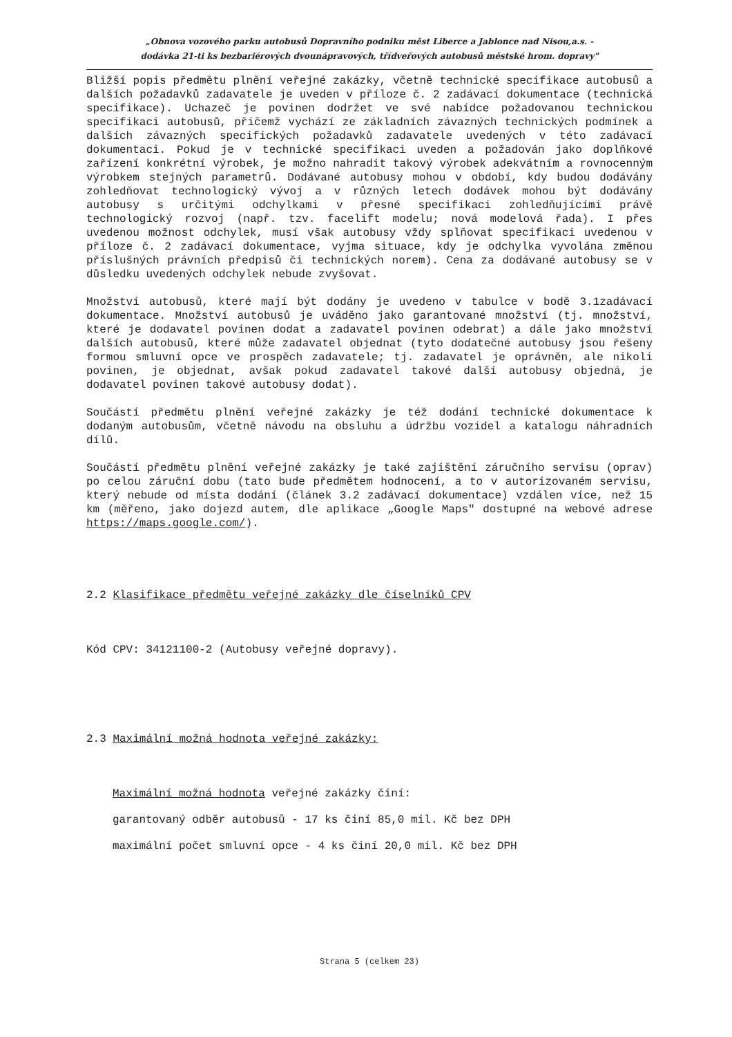„Obnova vozového parku autobusů Dopravního podniku měst Liberce a Jablonce nad Nisou,a.s. -
dodávka 21-ti ks bezbariérových dvounápravových, třídveřových autobusů městské hrom. dopravy"
Bližší popis předmětu plnění veřejné zakázky, včetně technické specifikace autobusů a dalších požadavků zadavatele je uveden v příloze č. 2 zadávací dokumentace (technická specifikace). Uchazeč je povinen dodržet ve své nabídce požadovanou technickou specifikaci autobusů, přičemž vychází ze základních závazných technických podmínek a dalších závazných specifických požadavků zadavatele uvedených v této zadávací dokumentaci. Pokud je v technické specifikaci uveden a požadován jako doplňkové zařízení konkrétní výrobek, je možno nahradit takový výrobek adekvátním a rovnocenným výrobkem stejných parametrů. Dodávané autobusy mohou v období, kdy budou dodávány zohledňovat technologický vývoj a v různých letech dodávek mohou být dodávány autobusy s určitými odchylkami v přesné specifikaci zohledňujícími právě technologický rozvoj (např. tzv. facelift modelu; nová modelová řada). I přes uvedenou možnost odchylek, musí však autobusy vždy splňovat specifikaci uvedenou v příloze č. 2 zadávací dokumentace, vyjma situace, kdy je odchylka vyvolána změnou příslušných právních předpisů či technických norem). Cena za dodávané autobusy se v důsledku uvedených odchylek nebude zvyšovat.
Množství autobusů, které mají být dodány je uvedeno v tabulce v bodě 3.1zadávací dokumentace. Množství autobusů je uváděno jako garantované množství (tj. množství, které je dodavatel povinen dodat a zadavatel povinen odebrat) a dále jako množství dalších autobusů, které může zadavatel objednat (tyto dodatečné autobusy jsou řešeny formou smluvní opce ve prospěch zadavatele; tj. zadavatel je oprávněn, ale nikoli povinen, je objednat, avšak pokud zadavatel takové další autobusy objedná, je dodavatel povinen takové autobusy dodat).
Součástí předmětu plnění veřejné zakázky je též dodání technické dokumentace k dodaným autobusům, včetně návodu na obsluhu a údržbu vozidel a katalogu náhradních dílů.
Součástí předmětu plnění veřejné zakázky je také zajištění záručního servisu (oprav) po celou záruční dobu (tato bude předmětem hodnocení, a to v autorizovaném servisu, který nebude od místa dodání (článek 3.2 zadávací dokumentace) vzdálen více, než 15 km (měřeno, jako dojezd autem, dle aplikace „Google Maps" dostupné na webové adrese https://maps.google.com/).
2.2 Klasifikace předmětu veřejné zakázky dle číselníků CPV
Kód CPV: 34121100-2 (Autobusy veřejné dopravy).
2.3 Maximální možná hodnota veřejné zakázky:
Maximální možná hodnota veřejné zakázky činí:
garantovaný odběr autobusů - 17 ks činí 85,0 mil. Kč bez DPH
maximální počet smluvní opce - 4 ks činí 20,0 mil. Kč bez DPH
Strana 5 (celkem 23)